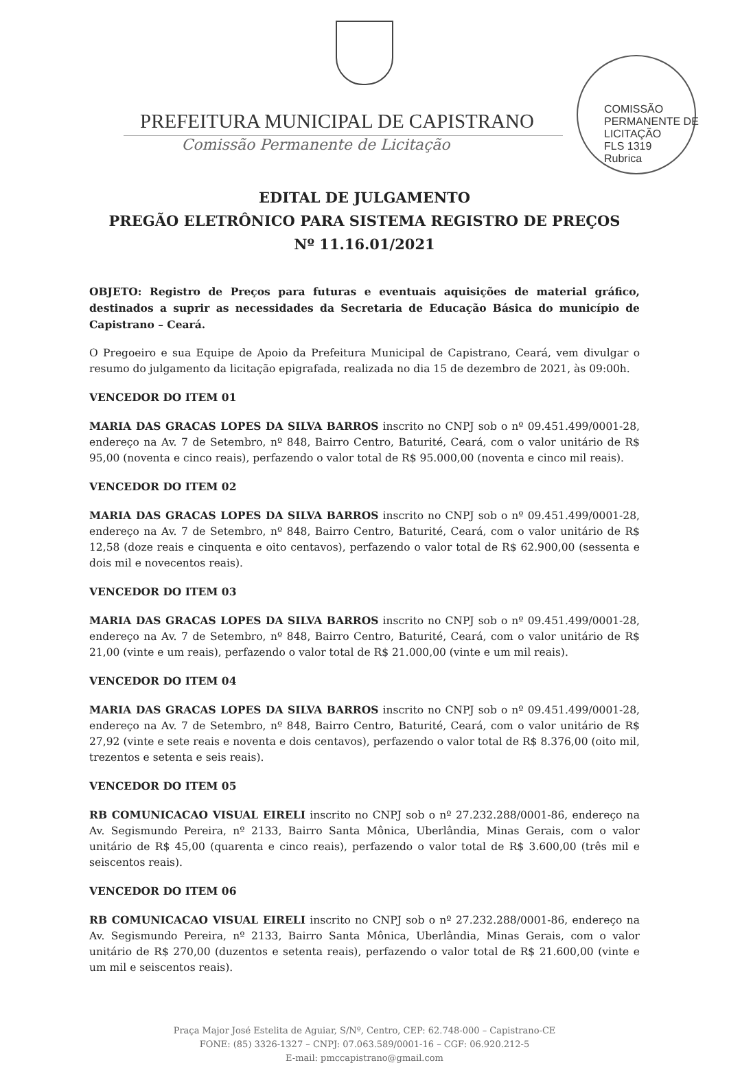COMISSÃO PERMANENTE DE LICITAÇÃO
FLS 1319
Rubrica
PREFEITURA MUNICIPAL DE CAPISTRANO
Comissão Permanente de Licitação
EDITAL DE JULGAMENTO
PREGÃO ELETRÔNICO PARA SISTEMA REGISTRO DE PREÇOS
Nº 11.16.01/2021
OBJETO: Registro de Preços para futuras e eventuais aquisições de material gráfico, destinados a suprir as necessidades da Secretaria de Educação Básica do município de Capistrano – Ceará.
O Pregoeiro e sua Equipe de Apoio da Prefeitura Municipal de Capistrano, Ceará, vem divulgar o resumo do julgamento da licitação epigrafada, realizada no dia 15 de dezembro de 2021, às 09:00h.
VENCEDOR DO ITEM 01
MARIA DAS GRACAS LOPES DA SILVA BARROS inscrito no CNPJ sob o nº 09.451.499/0001-28, endereço na Av. 7 de Setembro, nº 848, Bairro Centro, Baturité, Ceará, com o valor unitário de R$ 95,00 (noventa e cinco reais), perfazendo o valor total de R$ 95.000,00 (noventa e cinco mil reais).
VENCEDOR DO ITEM 02
MARIA DAS GRACAS LOPES DA SILVA BARROS inscrito no CNPJ sob o nº 09.451.499/0001-28, endereço na Av. 7 de Setembro, nº 848, Bairro Centro, Baturité, Ceará, com o valor unitário de R$ 12,58 (doze reais e cinquenta e oito centavos), perfazendo o valor total de R$ 62.900,00 (sessenta e dois mil e novecentos reais).
VENCEDOR DO ITEM 03
MARIA DAS GRACAS LOPES DA SILVA BARROS inscrito no CNPJ sob o nº 09.451.499/0001-28, endereço na Av. 7 de Setembro, nº 848, Bairro Centro, Baturité, Ceará, com o valor unitário de R$ 21,00 (vinte e um reais), perfazendo o valor total de R$ 21.000,00 (vinte e um mil reais).
VENCEDOR DO ITEM 04
MARIA DAS GRACAS LOPES DA SILVA BARROS inscrito no CNPJ sob o nº 09.451.499/0001-28, endereço na Av. 7 de Setembro, nº 848, Bairro Centro, Baturité, Ceará, com o valor unitário de R$ 27,92 (vinte e sete reais e noventa e dois centavos), perfazendo o valor total de R$ 8.376,00 (oito mil, trezentos e setenta e seis reais).
VENCEDOR DO ITEM 05
RB COMUNICACAO VISUAL EIRELI inscrito no CNPJ sob o nº 27.232.288/0001-86, endereço na Av. Segismundo Pereira, nº 2133, Bairro Santa Mônica, Uberlândia, Minas Gerais, com o valor unitário de R$ 45,00 (quarenta e cinco reais), perfazendo o valor total de R$ 3.600,00 (três mil e seiscentos reais).
VENCEDOR DO ITEM 06
RB COMUNICACAO VISUAL EIRELI inscrito no CNPJ sob o nº 27.232.288/0001-86, endereço na Av. Segismundo Pereira, nº 2133, Bairro Santa Mônica, Uberlândia, Minas Gerais, com o valor unitário de R$ 270,00 (duzentos e setenta reais), perfazendo o valor total de R$ 21.600,00 (vinte e um mil e seiscentos reais).
Praça Major José Estelita de Aguiar, S/Nº, Centro, CEP: 62.748-000 – Capistrano-CE
FONE: (85) 3326-1327 – CNPJ: 07.063.589/0001-16 – CGF: 06.920.212-5
E-mail: pmccapistrano@gmail.com